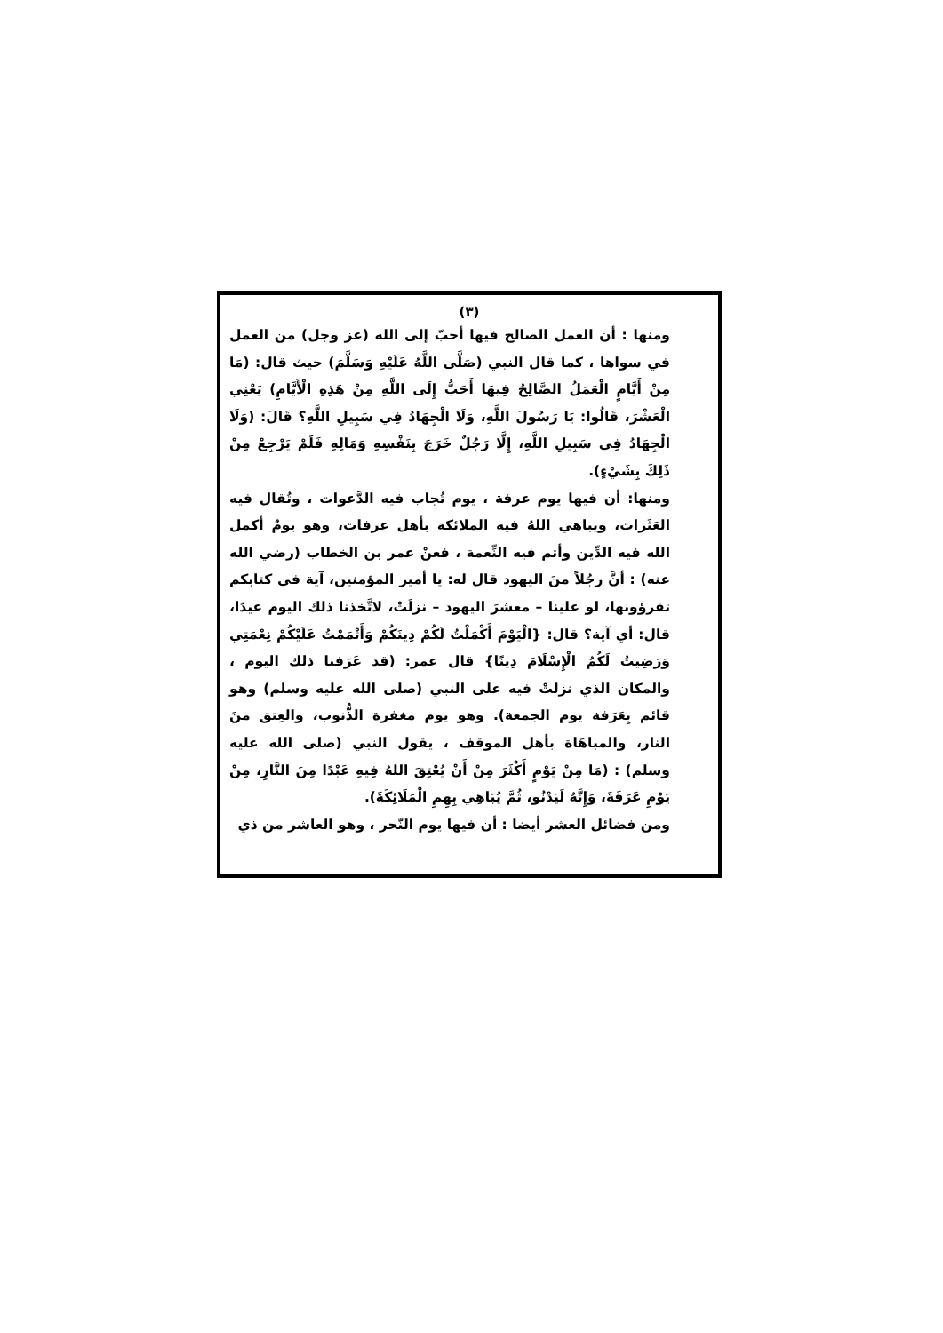(٣)
ومنها : أن العمل الصالح فيها أحبّ إلى الله (عز وجل) من العمل في سواها ، كما قال النبي (صَلَّى اللَّهُ عَلَيْهِ وَسَلَّمَ) حيث قال: (مَا مِنْ أَيَّامٍ الْعَمَلُ الصَّالِحُ فِيهَا أَحَبُّ إِلَى اللَّهِ مِنْ هَذِهِ الْأَيَّامِ) يَعْنِي الْعَشْرَ، قَالُوا: يَا رَسُولَ اللَّهِ، وَلَا الْجِهَادُ فِي سَبِيلِ اللَّهِ؟ قَالَ: (وَلَا الْجِهَادُ فِي سَبِيلِ اللَّهِ، إِلَّا رَجُلٌ خَرَجَ بِنَفْسِهِ وَمَالِهِ فَلَمْ يَرْجِعْ مِنْ ذَلِكَ بِشَيْءٍ).
ومنها: أن فيها يوم عرفة ، يوم تُجاب فيه الدَّعوات ، وتُقال فيه العَثَرات، ويباهي اللهُ فيه الملائكة بأهل عرفات، وهو يومٌ أكمل الله فيه الدِّين وأتم فيه النِّعمة ، فعنْ عمر بن الخطاب (رضي الله عنه) : أنَّ رجُلاً منَ اليهود قال له: يا أمير المؤمنين، آية في كتابكم تقرؤونها، لو علينا – معشرَ اليهود – نزلَتْ، لاتَّخذنا ذلك اليوم عيدًا، قال: أي آية؟ قال: {الْيَوْمَ أَكْمَلْتُ لَكُمْ دِينَكُمْ وَأَتْمَمْتُ عَلَيْكُمْ نِعْمَتِي وَرَضِيتُ لَكُمُ الْإِسْلَامَ دِينًا} قال عمر: (قد عَرَفنا ذلك اليوم ، والمكان الذي نزلتْ فيه على النبي (صلى الله عليه وسلم) وهو قائم بِعَرَفة يوم الجمعة). وهو يوم مغفرة الذُّنوب، والعِتق منَ النار، والمباهَاة بأهل الموقف ، يقول النبي (صلى الله عليه وسلم) : (مَا مِنْ يَوْمٍ أَكْثَرَ مِنْ أَنْ يُعْتِقَ اللهُ فِيهِ عَبْدًا مِنَ النَّارِ، مِنْ يَوْمِ عَرَفَةَ، وَإِنَّهُ لَيَدْنُو، ثُمَّ يُبَاهِي بِهِمِ الْمَلَائِكَةَ).
ومن فضائل العشر أيضا : أن فيها يوم النّحر ، وهو العاشر من ذي